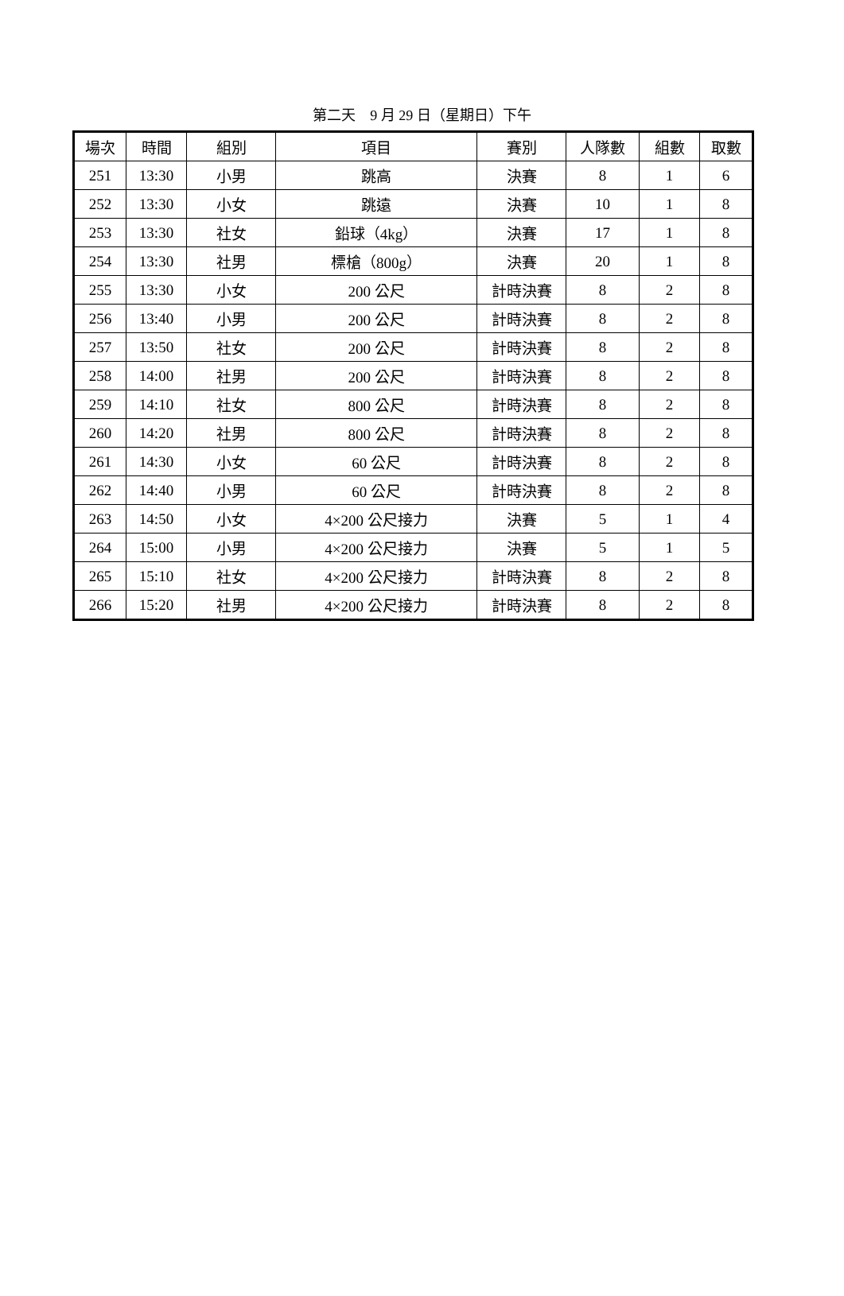第二天　9 月 29 日（星期日）下午
| 場次 | 時間 | 組別 | 項目 | 賽別 | 人隊數 | 組數 | 取數 |
| --- | --- | --- | --- | --- | --- | --- | --- |
| 251 | 13:30 | 小男 | 跳高 | 決賽 | 8 | 1 | 6 |
| 252 | 13:30 | 小女 | 跳遠 | 決賽 | 10 | 1 | 8 |
| 253 | 13:30 | 社女 | 鉛球（4kg） | 決賽 | 17 | 1 | 8 |
| 254 | 13:30 | 社男 | 標槍（800g） | 決賽 | 20 | 1 | 8 |
| 255 | 13:30 | 小女 | 200 公尺 | 計時決賽 | 8 | 2 | 8 |
| 256 | 13:40 | 小男 | 200 公尺 | 計時決賽 | 8 | 2 | 8 |
| 257 | 13:50 | 社女 | 200 公尺 | 計時決賽 | 8 | 2 | 8 |
| 258 | 14:00 | 社男 | 200 公尺 | 計時決賽 | 8 | 2 | 8 |
| 259 | 14:10 | 社女 | 800 公尺 | 計時決賽 | 8 | 2 | 8 |
| 260 | 14:20 | 社男 | 800 公尺 | 計時決賽 | 8 | 2 | 8 |
| 261 | 14:30 | 小女 | 60 公尺 | 計時決賽 | 8 | 2 | 8 |
| 262 | 14:40 | 小男 | 60 公尺 | 計時決賽 | 8 | 2 | 8 |
| 263 | 14:50 | 小女 | 4×200 公尺接力 | 決賽 | 5 | 1 | 4 |
| 264 | 15:00 | 小男 | 4×200 公尺接力 | 決賽 | 5 | 1 | 5 |
| 265 | 15:10 | 社女 | 4×200 公尺接力 | 計時決賽 | 8 | 2 | 8 |
| 266 | 15:20 | 社男 | 4×200 公尺接力 | 計時決賽 | 8 | 2 | 8 |